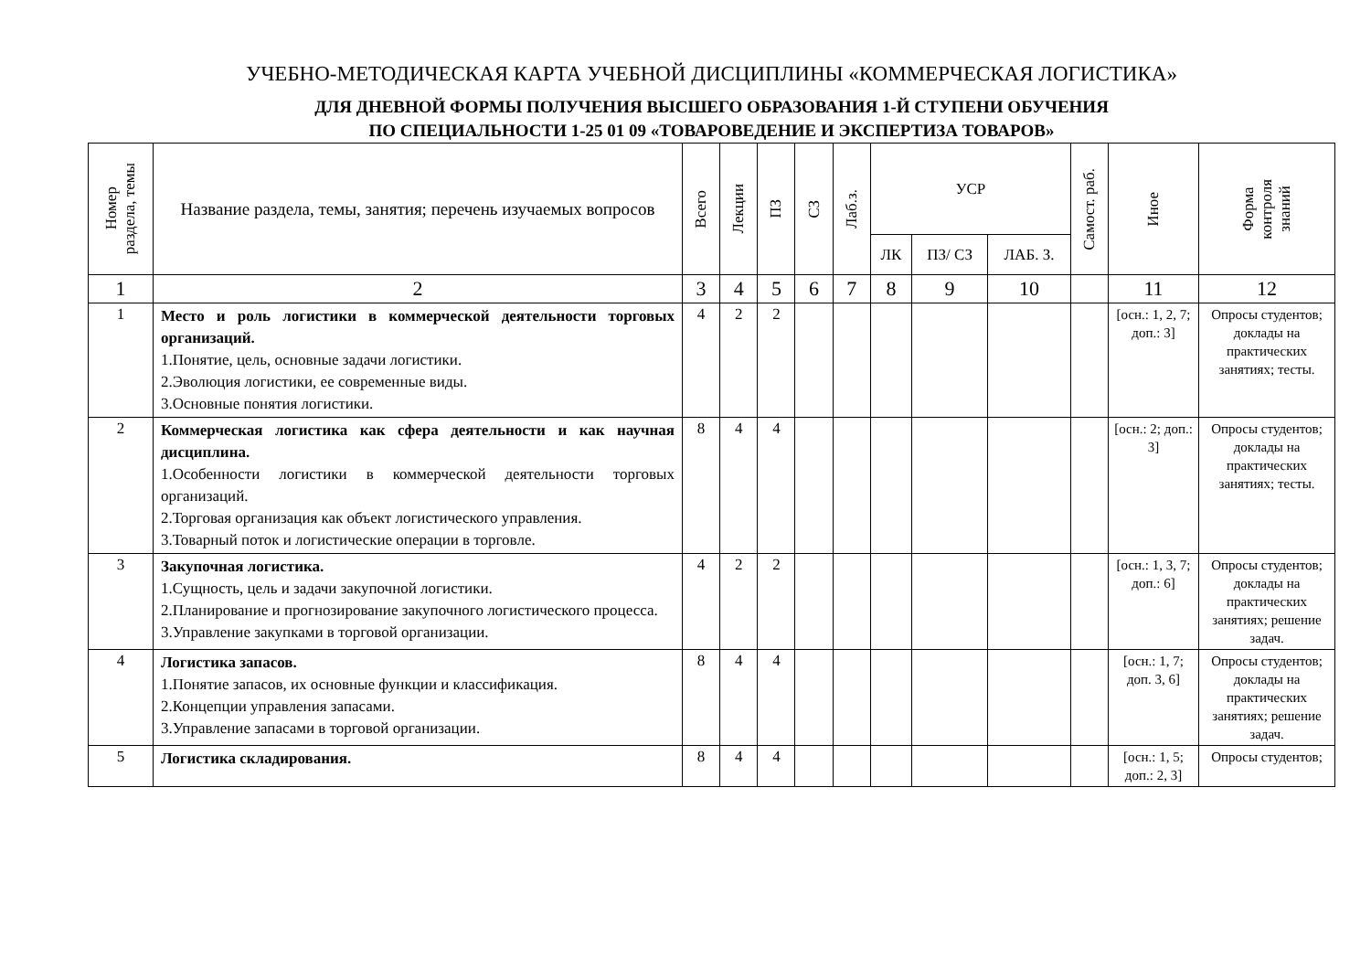УЧЕБНО-МЕТОДИЧЕСКАЯ КАРТА УЧЕБНОЙ ДИСЦИПЛИНЫ «КОММЕРЧЕСКАЯ ЛОГИСТИКА»
ДЛЯ ДНЕВНОЙ ФОРМЫ ПОЛУЧЕНИЯ ВЫСШЕГО ОБРАЗОВАНИЯ 1-Й СТУПЕНИ ОБУЧЕНИЯ
ПО СПЕЦИАЛЬНОСТИ 1-25 01 09 «ТОВАРОВЕДЕНИЕ И ЭКСПЕРТИЗА ТОВАРОВ»
| Номер раздела, темы | Название раздела, темы, занятия; перечень изучаемых вопросов | Всего | Лекции | ПЗ | СЗ | Лаб.з. | УСР | | | Самост. раб. | Иное | Форма контроля знаний |
| --- | --- | --- | --- | --- | --- | --- | --- | --- | --- | --- | --- | --- |
| | | | | | | | ЛК | ПЗ/ СЗ | ЛАБ. З. | | | |
| 1 | 2 | 3 | 4 | 5 | 6 | 7 | 8 | 9 | 10 | | 11 | 12 |
| 1 | Место и роль логистики в коммерческой деятельности торговых организаций. 1.Понятие, цель, основные задачи логистики. 2.Эволюция логистики, ее современные виды. 3.Основные понятия логистики. | 4 | 2 | 2 | | | | | | | [осн.: 1, 2, 7; доп.: 3] | Опросы студентов; доклады на практических занятиях; тесты. |
| 2 | Коммерческая логистика как сфера деятельности и как научная дисциплина. 1.Особенности логистики в коммерческой деятельности торговых организаций. 2.Торговая организация как объект логистического управления. 3.Товарный поток и логистические операции в торговле. | 8 | 4 | 4 | | | | | | | [осн.: 2; доп.: 3] | Опросы студентов; доклады на практических занятиях; тесты. |
| 3 | Закупочная логистика. 1.Сущность, цель и задачи закупочной логистики. 2.Планирование и прогнозирование закупочного логистического процесса. 3.Управление закупками в торговой организации. | 4 | 2 | 2 | | | | | | | [осн.: 1, 3, 7; доп.: 6] | Опросы студентов; доклады на практических занятиях; решение задач. |
| 4 | Логистика запасов. 1.Понятие запасов, их основные функции и классификация. 2.Концепции управления запасами. 3.Управление запасами в торговой организации. | 8 | 4 | 4 | | | | | | | [осн.: 1, 7; доп. 3, 6] | Опросы студентов; доклады на практических занятиях; решение задач. |
| 5 | Логистика складирования. | 8 | 4 | 4 | | | | | | | [осн.: 1, 5; доп.: 2, 3] | Опросы студентов; |